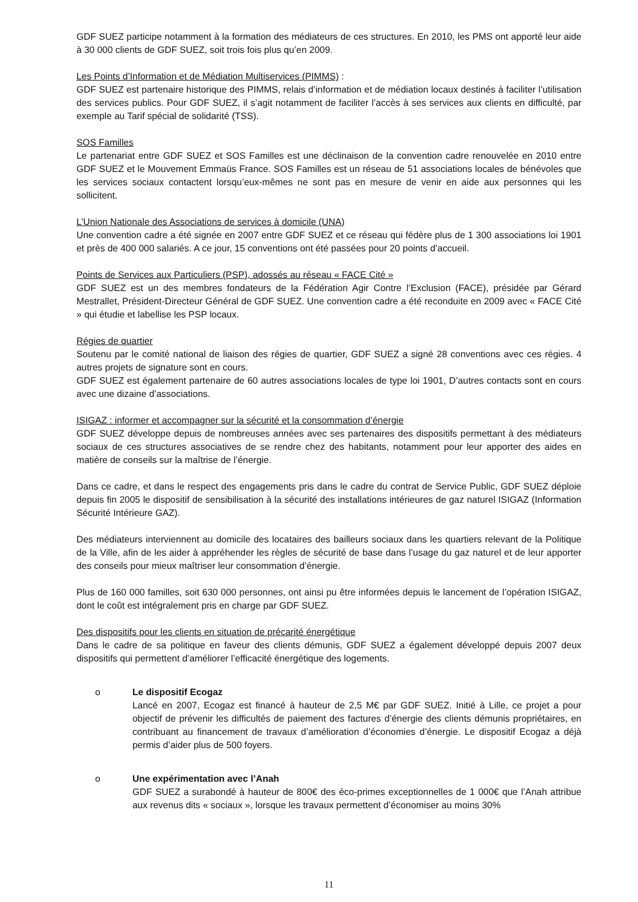GDF SUEZ participe notamment à la formation des médiateurs de ces structures. En 2010, les PMS ont apporté leur aide à 30 000 clients de GDF SUEZ, soit trois fois plus qu’en 2009.
Les Points d’Information et de Médiation Multiservices (PIMMS) :
GDF SUEZ est partenaire historique des PIMMS, relais d’information et de médiation locaux destinés à faciliter l’utilisation des services publics. Pour GDF SUEZ, il s’agit notamment de faciliter l’accès à ses services aux clients en difficulté, par exemple au Tarif spécial de solidarité (TSS).
SOS Familles
Le partenariat entre GDF SUEZ et SOS Familles est une déclinaison de la convention cadre renouvelée en 2010 entre GDF SUEZ et le Mouvement Emmaüs France. SOS Familles est un réseau de 51 associations locales de bénévoles que les services sociaux contactent lorsqu’eux-mêmes ne sont pas en mesure de venir en aide aux personnes qui les sollicitent.
L’Union Nationale des Associations de services à domicile (UNA)
Une convention cadre a été signée en 2007 entre GDF SUEZ et ce réseau qui fédère plus de 1 300 associations loi 1901 et près de 400 000 salariés. A ce jour, 15 conventions ont été passées pour 20 points d’accueil.
Points de Services aux Particuliers (PSP), adossés au réseau « FACE Cité »
GDF SUEZ est un des membres fondateurs de la Fédération Agir Contre l’Exclusion (FACE), présidée par Gérard Mestrallet, Président-Directeur Général de GDF SUEZ. Une convention cadre a été reconduite en 2009 avec « FACE Cité » qui étudie et labellise les PSP locaux.
Régies de quartier
Soutenu par le comité national de liaison des régies de quartier, GDF SUEZ a signé 28 conventions avec ces régies. 4 autres projets de signature sont en cours.
GDF SUEZ est également partenaire de 60 autres associations locales de type loi 1901, D’autres contacts sont en cours avec une dizaine d’associations.
ISIGAZ : informer et accompagner sur la sécurité et la consommation d’énergie
GDF SUEZ développe depuis de nombreuses années avec ses partenaires des dispositifs permettant à des médiateurs sociaux de ces structures associatives de se rendre chez des habitants, notamment pour leur apporter des aides en matière de conseils sur la maîtrise de l’énergie.
Dans ce cadre, et dans le respect des engagements pris dans le cadre du contrat de Service Public, GDF SUEZ déploie depuis fin 2005 le dispositif de sensibilisation à la sécurité des installations intérieures de gaz naturel ISIGAZ (Information Sécurité Intérieure GAZ).
Des médiateurs interviennent au domicile des locataires des bailleurs sociaux dans les quartiers relevant de la Politique de la Ville, afin de les aider à appréhender les règles de sécurité de base dans l’usage du gaz naturel et de leur apporter des conseils pour mieux maîtriser leur consommation d’énergie.
Plus de 160 000 familles, soit 630 000 personnes, ont ainsi pu être informées depuis le lancement de l’opération ISIGAZ, dont le coût est intégralement pris en charge par GDF SUEZ.
Des dispositifs pour les clients en situation de précarité énergétique
Dans le cadre de sa politique en faveur des clients démunis, GDF SUEZ a également développé depuis 2007 deux dispositifs qui permettent d’améliorer l’efficacité énergétique des logements.
o
Le dispositif Ecogaz
Lancé en 2007, Ecogaz est financé à hauteur de 2,5 M€ par GDF SUEZ. Initié à Lille, ce projet a pour objectif de prévenir les difficultés de paiement des factures d’énergie des clients démunis propriétaires, en contribuant au financement de travaux d’amélioration d’économies d’énergie. Le dispositif Ecogaz a déjà permis d’aider plus de 500 foyers.
o
Une expérimentation avec l’Anah
GDF SUEZ a surabondé à hauteur de 800€ des éco-primes exceptionnelles de 1 000€ que l’Anah attribue aux revenus dits « sociaux », lorsque les travaux permettent d’économiser au moins 30%
11